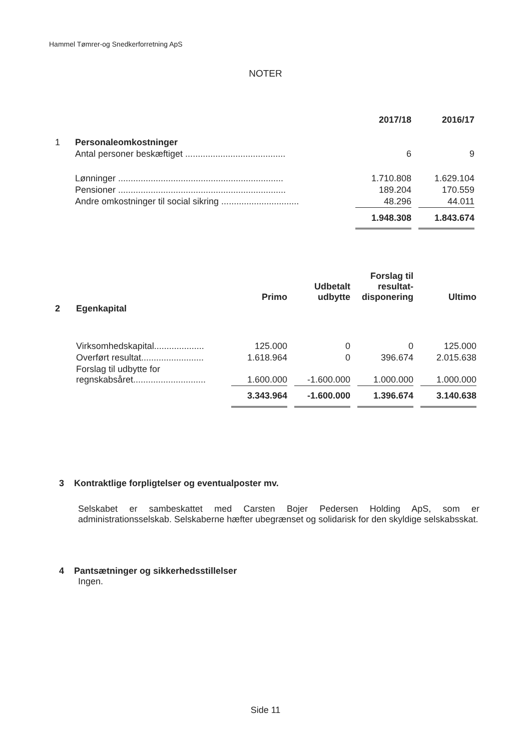Hammel Tømrer-og Snedkerforretning ApS
NOTER
| | | 2017/18 | | 2016/17 |
| --- | --- | --- | --- | --- |
| 1 | Personaleomkostninger | | | |
| | Antal personer beskæftiget ........................................ | 6 | | 9 |
| | Lønninger .................................................................. | 1.710.808 | | 1.629.104 |
| | Pensioner ................................................................... | 189.204 | | 170.559 |
| | Andre omkostninger til social sikring ............................... | 48.296 | | 44.011 |
| | | 1.948.308 | | 1.843.674 |
| | | Primo | | Udbetalt udbytte | | Forslag til resultat-disponering | | Ultimo |
| 2 | Egenkapital | | | | | | | |
| | Virksomhedskapital.................... | 125.000 | | 0 | | 0 | | 125.000 |
| | Overført resultat......................... | 1.618.964 | | 0 | | 396.674 | | 2.015.638 |
| | Forslag til udbytte for regnskabsåret............................. | 1.600.000 | | -1.600.000 | | 1.000.000 | | 1.000.000 |
| | | 3.343.964 | | -1.600.000 | | 1.396.674 | | 3.140.638 |
3 Kontraktlige forpligtelser og eventualposter mv.
Selskabet er sambeskattet med Carsten Bojer Pedersen Holding ApS, som er administrationsselskab. Selskaberne hæfter ubegrænset og solidarisk for den skyldige selskabsskat.
4 Pantsætninger og sikkerhedsstillelser
Ingen.
Side 11